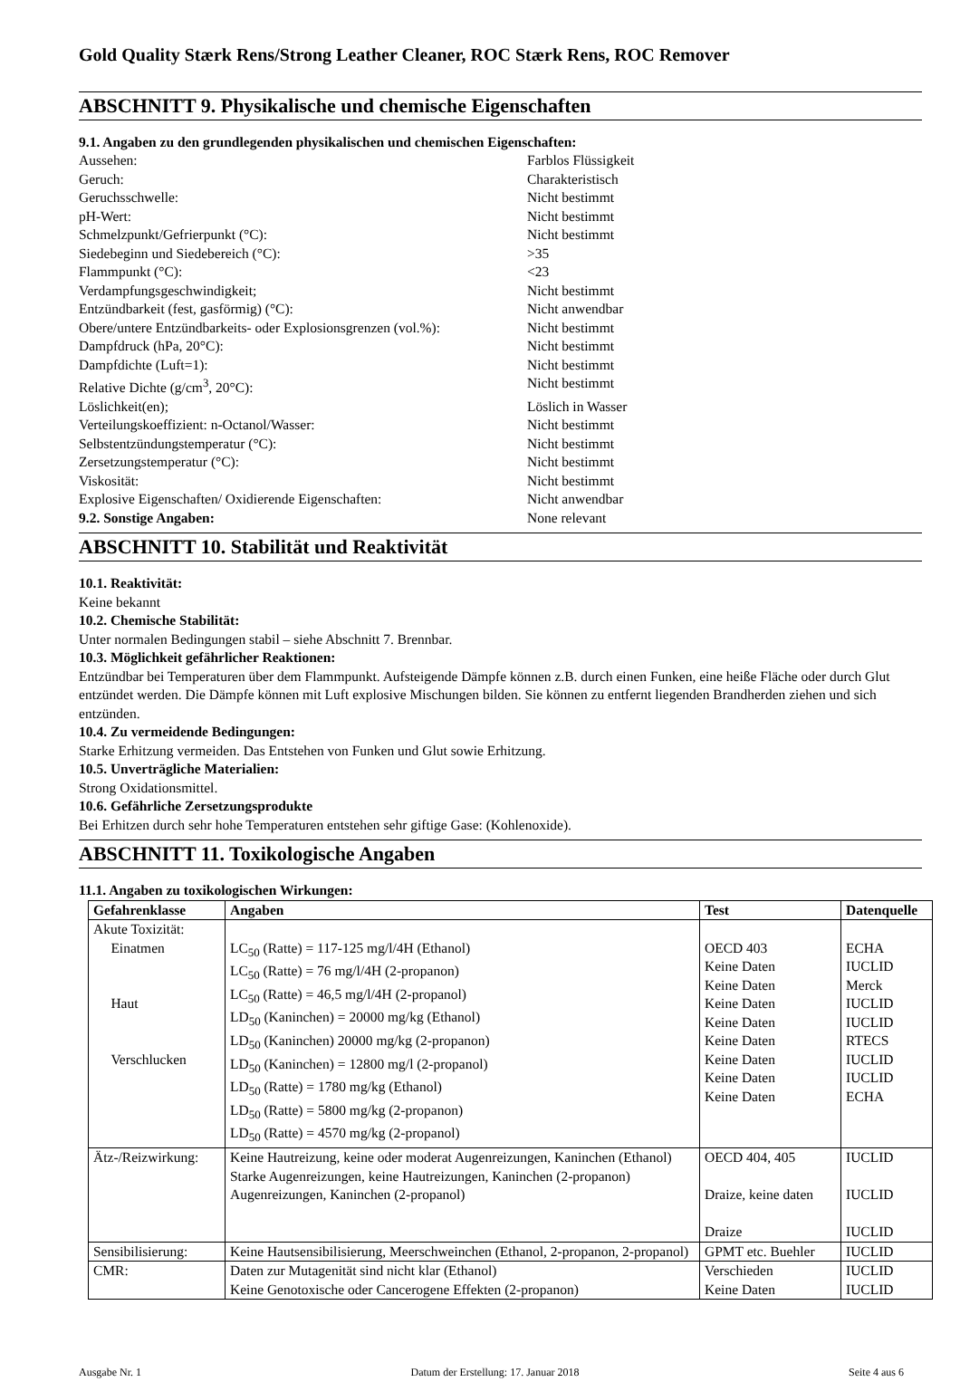Gold Quality Stærk Rens/Strong Leather Cleaner, ROC Stærk Rens, ROC Remover
ABSCHNITT 9. Physikalische und chemische Eigenschaften
9.1. Angaben zu den grundlegenden physikalischen und chemischen Eigenschaften:
Aussehen: Farblos Flüssigkeit Geruch: Charakteristisch Geruchsschwelle: Nicht bestimmt pH-Wert: Nicht bestimmt Schmelzpunkt/Gefrierpunkt (°C): Nicht bestimmt Siedebeginn und Siedebereich (°C): >35 Flammpunkt (°C): <23 Verdampfungsgeschwindigkeit; Nicht bestimmt Entzündbarkeit (fest, gasförmig) (°C): Nicht anwendbar Obere/untere Entzündbarkeits- oder Explosionsgrenzen (vol.%): Nicht bestimmt Dampfdruck (hPa, 20°C): Nicht bestimmt Dampfdichte (Luft=1): Nicht bestimmt Relative Dichte (g/cm<sup>3</sup>, 20°C): Nicht bestimmt Löslichkeit(en); Löslich in Wasser Verteilungskoeffizient: n-Octanol/Wasser: Nicht bestimmt Selbstentzündungstemperatur (°C): Nicht bestimmt Zersetzungstemperatur (°C): Nicht bestimmt Viskosität: Nicht bestimmt Explosive Eigenschaften/ Oxidierende Eigenschaften: Nicht anwendbar 9.2. Sonstige Angaben: None relevant
ABSCHNITT 10. Stabilität und Reaktivität
10.1. Reaktivität:
Keine bekannt
10.2. Chemische Stabilität:
Unter normalen Bedingungen stabil – siehe Abschnitt 7. Brennbar.
10.3. Möglichkeit gefährlicher Reaktionen:
Entzündbar bei Temperaturen über dem Flammpunkt. Aufsteigende Dämpfe können z.B. durch einen Funken, eine heiße Fläche oder durch Glut entzündet werden. Die Dämpfe können mit Luft explosive Mischungen bilden. Sie können zu entfernt liegenden Brandherden ziehen und sich entzünden.
10.4. Zu vermeidende Bedingungen:
Starke Erhitzung vermeiden. Das Entstehen von Funken und Glut sowie Erhitzung.
10.5. Unverträgliche Materialien:
Strong Oxidationsmittel.
10.6. Gefährliche Zersetzungsprodukte
Bei Erhitzen durch sehr hohe Temperaturen entstehen sehr giftige Gase: (Kohlenoxide).
ABSCHNITT 11. Toxikologische Angaben
11.1. Angaben zu toxikologischen Wirkungen:
| Gefahrenklasse | Angaben | Test | Datenquelle |
| --- | --- | --- | --- |
| Akute Toxizität: Einatmen Haut Verschlucken | LC<sub>50</sub> (Ratte) = 117-125 mg/l/4H (Ethanol) LC<sub>50</sub> (Ratte) = 76 mg/l/4H (2-propanon) LC<sub>50</sub> (Ratte) = 46,5 mg/l/4H (2-propanol) LD<sub>50</sub> (Kaninchen) = 20000 mg/kg (Ethanol) LD<sub>50</sub> (Kaninchen) 20000 mg/kg (2-propanon) LD<sub>50</sub> (Kaninchen) = 12800 mg/l (2-propanol) LD<sub>50</sub> (Ratte) = 1780 mg/kg (Ethanol) LD<sub>50</sub> (Ratte) = 5800 mg/kg (2-propanon) LD<sub>50</sub> (Ratte) = 4570 mg/kg (2-propanol) | OECD 403 Keine Daten Keine Daten Keine Daten Keine Daten Keine Daten Keine Daten Keine Daten Keine Daten | ECHA IUCLID Merck IUCLID IUCLID RTECS IUCLID IUCLID ECHA |
| Ätz-/Reizwirkung: | Keine Hautreizung, keine oder moderat Augenreizungen, Kaninchen (Ethanol) Starke Augenreizungen, keine Hautreizungen, Kaninchen (2-propanon) Augenreizungen, Kaninchen (2-propanol) | OECD 404, 405 Draize, keine daten Draize | IUCLID IUCLID IUCLID |
| Sensibilisierung: | Keine Hautsensibilisierung, Meerschweinchen (Ethanol, 2-propanon, 2-propanol) | GPMT etc. Buehler | IUCLID |
| CMR: | Daten zur Mutagenität sind nicht klar (Ethanol) Keine Genotoxische oder Cancerogene Effekten (2-propanon) | Verschieden Keine Daten | IUCLID IUCLID |
Ausgabe Nr. 1 Datum der Erstellung: 17. Januar 2018 Seite 4 aus 6